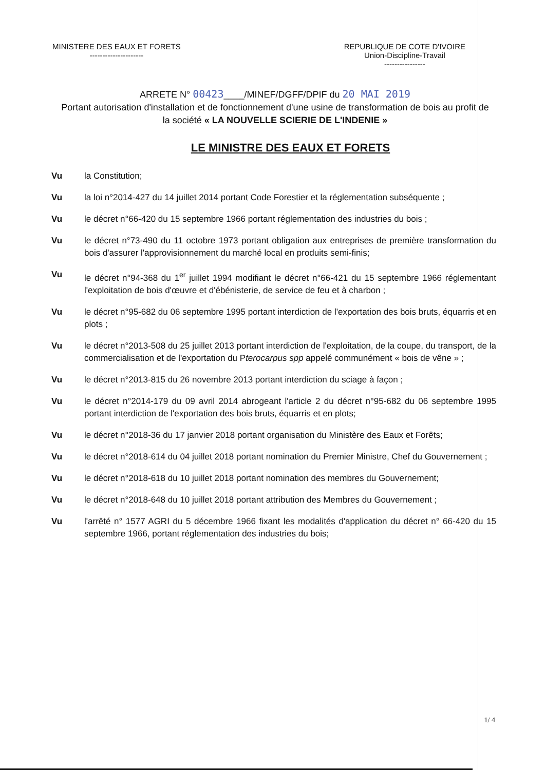MINISTERE DES EAUX ET FORETS
---------------------
REPUBLIQUE DE COTE D'IVOIRE
Union-Discipline-Travail
----------------
ARRETE N° 00423____/MINEF/DGFF/DPIF du 20 MAI 2019
Portant autorisation d'installation et de fonctionnement d'une usine de transformation de bois au profit de la société « LA NOUVELLE SCIERIE DE L'INDENIE »
LE MINISTRE DES EAUX ET FORETS
Vu la Constitution;
Vu la loi n°2014-427 du 14 juillet 2014 portant Code Forestier et la réglementation subséquente ;
Vu le décret n°66-420 du 15 septembre 1966 portant réglementation des industries du bois ;
Vu le décret n°73-490 du 11 octobre 1973 portant obligation aux entreprises de première transformation du bois d'assurer l'approvisionnement du marché local en produits semi-finis;
Vu le décret n°94-368 du 1<sup>er</sup> juillet 1994 modifiant le décret n°66-421 du 15 septembre 1966 réglementant l'exploitation de bois d'œuvre et d'ébénisterie, de service de feu et à charbon ;
Vu le décret n°95-682 du 06 septembre 1995 portant interdiction de l'exportation des bois bruts, équarris et en plots ;
Vu le décret n°2013-508 du 25 juillet 2013 portant interdiction de l'exploitation, de la coupe, du transport, de la commercialisation et de l'exportation du Pterocarpus spp appelé communément « bois de vêne » ;
Vu le décret n°2013-815 du 26 novembre 2013 portant interdiction du sciage à façon ;
Vu le décret n°2014-179 du 09 avril 2014 abrogeant l'article 2 du décret n°95-682 du 06 septembre 1995 portant interdiction de l'exportation des bois bruts, équarris et en plots;
Vu le décret n°2018-36 du 17 janvier 2018 portant organisation du Ministère des Eaux et Forêts;
Vu le décret n°2018-614 du 04 juillet 2018 portant nomination du Premier Ministre, Chef du Gouvernement ;
Vu le décret n°2018-618 du 10 juillet 2018 portant nomination des membres du Gouvernement;
Vu le décret n°2018-648 du 10 juillet 2018 portant attribution des Membres du Gouvernement ;
Vu l'arrêté n° 1577 AGRI du 5 décembre 1966 fixant les modalités d'application du décret n° 66-420 du 15 septembre 1966, portant réglementation des industries du bois;
1/ 4